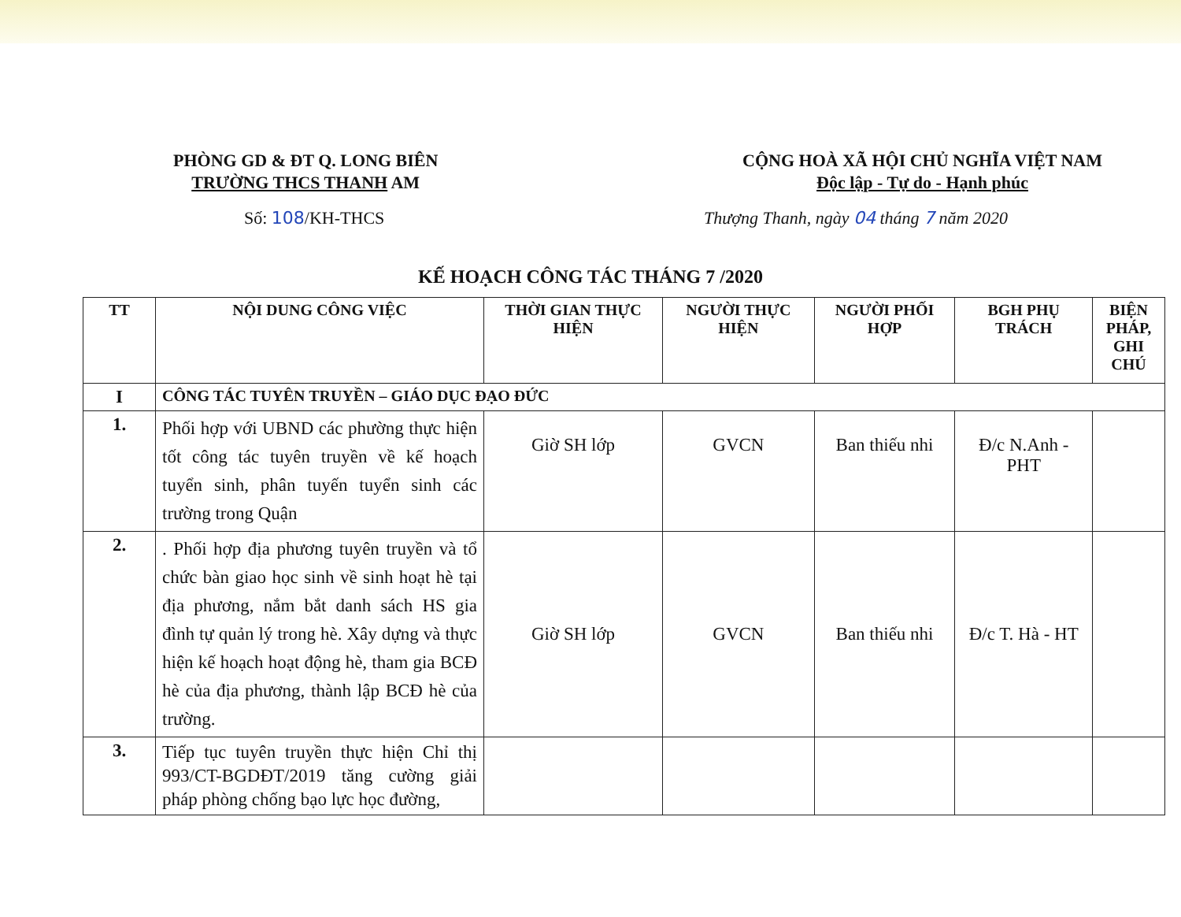PHÒNG GD & ĐT Q. LONG BIÊN
TRƯỜNG THCS THANH AM
CỘNG HOÀ XÃ HỘI CHỦ NGHĨA VIỆT NAM
Độc lập - Tự do - Hạnh phúc
Số: 108/KH-THCS Thượng Thanh, ngày 04 tháng 7 năm 2020
KẾ HOẠCH CÔNG TÁC THÁNG 7 /2020
| TT | NỘI DUNG CÔNG VIỆC | THỜI GIAN THỰC HIỆN | NGƯỜI THỰC HIỆN | NGƯỜI PHỐI HỢP | BGH PHỤ TRÁCH | BIỆN PHÁP, GHI CHÚ |
| --- | --- | --- | --- | --- | --- | --- |
| I | CÔNG TÁC TUYÊN TRUYỀN – GIÁO DỤC ĐẠO ĐỨC | | | | | |
| 1. | Phối hợp với UBND các phường thực hiện tốt công tác tuyên truyền về kế hoạch tuyển sinh, phân tuyến tuyển sinh các trường trong Quận | Giờ SH lớp | GVCN | Ban thiếu nhi | Đ/c N.Anh - PHT | |
| 2. | . Phối hợp địa phương tuyên truyền và tổ chức bàn giao học sinh về sinh hoạt hè tại địa phương, nắm bắt danh sách HS gia đình tự quản lý trong hè. Xây dựng và thực hiện kế hoạch hoạt động hè, tham gia BCĐ hè của địa phương, thành lập BCĐ hè của trường. | Giờ SH lớp | GVCN | Ban thiếu nhi | Đ/c T. Hà - HT | |
| 3. | Tiếp tục tuyên truyền thực hiện Chỉ thị 993/CT-BGDĐT/2019 tăng cường giải pháp phòng chống bạo lực học đường, | | | | | |